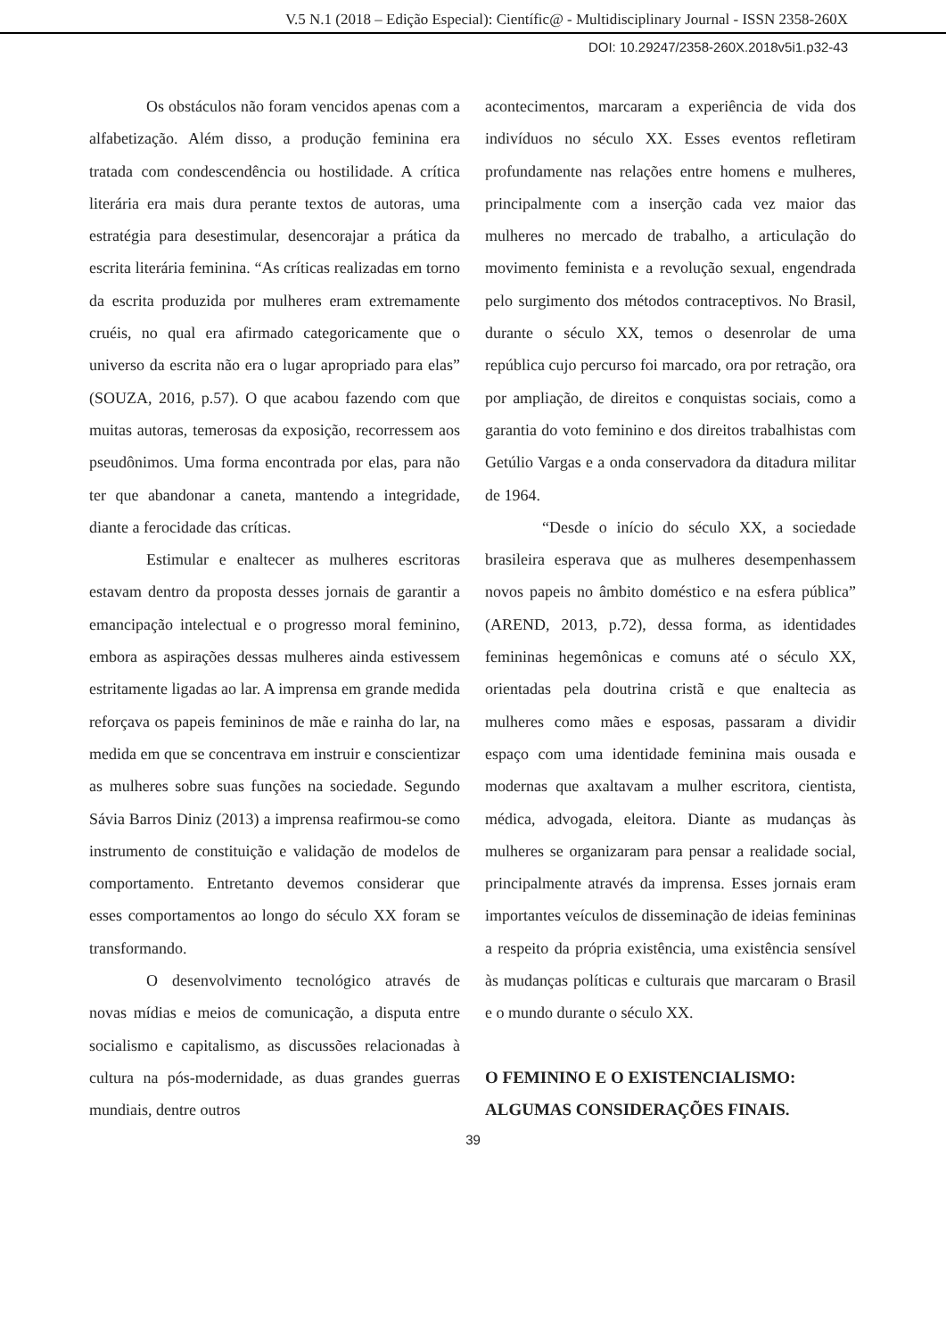V.5 N.1 (2018 – Edição Especial): Científic@ - Multidisciplinary Journal - ISSN 2358-260X
DOI: 10.29247/2358-260X.2018v5i1.p32-43
Os obstáculos não foram vencidos apenas com a alfabetização. Além disso, a produção feminina era tratada com condescendência ou hostilidade. A crítica literária era mais dura perante textos de autoras, uma estratégia para desestimular, desencorajar a prática da escrita literária feminina. “As críticas realizadas em torno da escrita produzida por mulheres eram extremamente cruéis, no qual era afirmado categoricamente que o universo da escrita não era o lugar apropriado para elas” (SOUZA, 2016, p.57). O que acabou fazendo com que muitas autoras, temerosas da exposição, recorressem aos pseudônimos. Uma forma encontrada por elas, para não ter que abandonar a caneta, mantendo a integridade, diante a ferocidade das críticas.
Estimular e enaltecer as mulheres escritoras estavam dentro da proposta desses jornais de garantir a emancipação intelectual e o progresso moral feminino, embora as aspirações dessas mulheres ainda estivessem estritamente ligadas ao lar. A imprensa em grande medida reforçava os papeis femininos de mãe e rainha do lar, na medida em que se concentrava em instruir e conscientizar as mulheres sobre suas funções na sociedade. Segundo Sávia Barros Diniz (2013) a imprensa reafirmou-se como instrumento de constituição e validação de modelos de comportamento. Entretanto devemos considerar que esses comportamentos ao longo do século XX foram se transformando.
O desenvolvimento tecnológico através de novas mídias e meios de comunicação, a disputa entre socialismo e capitalismo, as discussões relacionadas à cultura na pós-modernidade, as duas grandes guerras mundiais, dentre outros
acontecimentos, marcaram a experiência de vida dos indivíduos no século XX. Esses eventos refletiram profundamente nas relações entre homens e mulheres, principalmente com a inserção cada vez maior das mulheres no mercado de trabalho, a articulação do movimento feminista e a revolução sexual, engendrada pelo surgimento dos métodos contraceptivos. No Brasil, durante o século XX, temos o desenrolar de uma república cujo percurso foi marcado, ora por retração, ora por ampliação, de direitos e conquistas sociais, como a garantia do voto feminino e dos direitos trabalhistas com Getúlio Vargas e a onda conservadora da ditadura militar de 1964.
“Desde o início do século XX, a sociedade brasileira esperava que as mulheres desempenhassem novos papeis no âmbito doméstico e na esfera pública” (AREND, 2013, p.72), dessa forma, as identidades femininas hegemônicas e comuns até o século XX, orientadas pela doutrina cristã e que enaltecia as mulheres como mães e esposas, passaram a dividir espaço com uma identidade feminina mais ousada e modernas que axaltavam a mulher escritora, cientista, médica, advogada, eleitora. Diante as mudanças às mulheres se organizaram para pensar a realidade social, principalmente através da imprensa. Esses jornais eram importantes veículos de disseminação de ideias femininas a respeito da própria existência, uma existência sensível às mudanças políticas e culturais que marcaram o Brasil e o mundo durante o século XX.
O FEMININO E O EXISTENCIALISMO: ALGUMAS CONSIDERAÇÕES FINAIS.
39